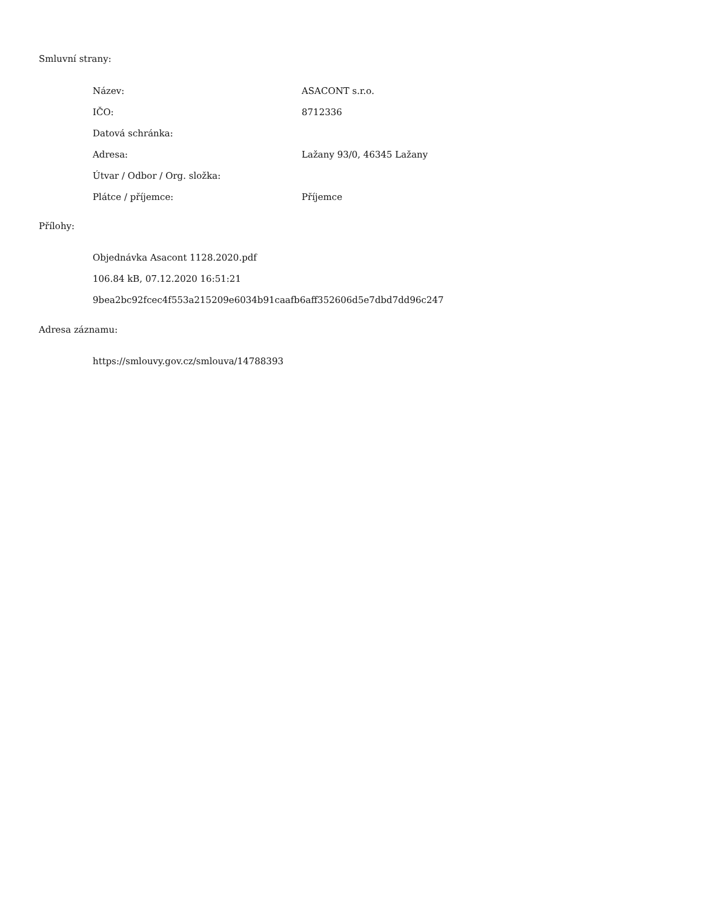Smluvní strany:
| Název: | ASACONT s.r.o. |
| IČO: | 8712336 |
| Datová schránka: | |
| Adresa: | Lažany 93/0, 46345 Lažany |
| Útvar / Odbor / Org. složka: | |
| Plátce / příjemce: | Příjemce |
Přílohy:
Objednávka Asacont 1128.2020.pdf
106.84 kB, 07.12.2020 16:51:21
9bea2bc92fcec4f553a215209e6034b91caafb6aff352606d5e7dbd7dd96c247
Adresa záznamu:
https://smlouvy.gov.cz/smlouva/14788393